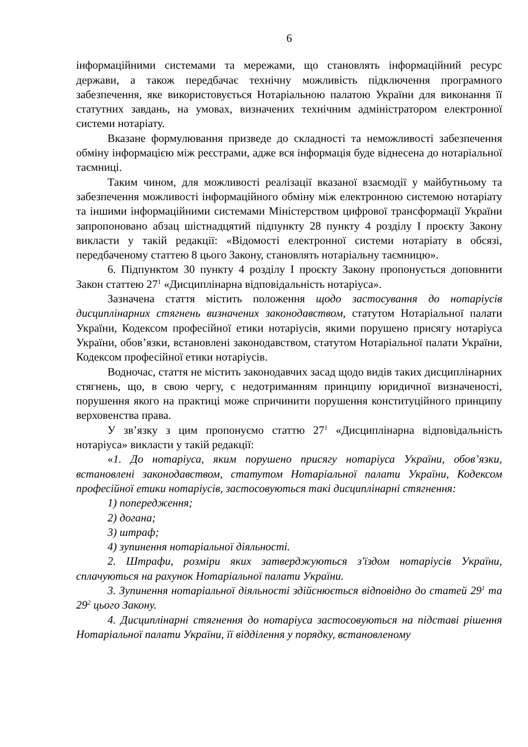6
інформаційними системами та мережами, що становлять інформаційний ресурс держави, а також передбачає технічну можливість підключення програмного забезпечення, яке використовується Нотаріальною палатою України для виконання її статутних завдань, на умовах, визначених технічним адміністратором електронної системи нотаріату.
Вказане формулювання призведе до складності та неможливості забезпечення обміну інформацією між реєстрами, адже вся інформація буде віднесена до нотаріальної таємниці.
Таким чином, для можливості реалізації вказаної взаємодії у майбутньому та забезпечення можливості інформаційного обміну між електронною системою нотаріату та іншими інформаційними системами Міністерством цифрової трансформації України запропоновано абзац шістнадцятий підпункту 28 пункту 4 розділу I проєкту Закону викласти у такій редакції: «Відомості електронної системи нотаріату в обсязі, передбаченому статтею 8 цього Закону, становлять нотаріальну таємницю».
6. Підпунктом 30 пункту 4 розділу I проєкту Закону пропонується доповнити Закон статтею 27<sup>1</sup> «Дисциплінарна відповідальність нотаріуса».
Зазначена стаття містить положення щодо застосування до нотаріусів дисциплінарних стягнень визначених законодавством, статутом Нотаріальної палати України, Кодексом професійної етики нотаріусів, якими порушено присягу нотаріуса України, обов’язки, встановлені законодавством, статутом Нотаріальної палати України, Кодексом професійної етики нотаріусів.
Водночас, стаття не містить законодавчих засад щодо видів таких дисциплінарних стягнень, що, в свою чергу, є недотриманням принципу юридичної визначеності, порушення якого на практиці може спричинити порушення конституційного принципу верховенства права.
У зв’язку з цим пропонуємо статтю 27<sup>1</sup> «Дисциплінарна відповідальність нотаріуса» викласти у такій редакції:
«1. До нотаріуса, яким порушено присягу нотаріуса України, обов’язки, встановлені законодавством, статутом Нотаріальної палати України, Кодексом професійної етики нотаріусів, застосовуються такі дисциплінарні стягнення:
1) попередження;
2) догана;
3) штраф;
4) зупинення нотаріальної діяльності.
2. Штрафи, розміри яких затверджуються з'їздом нотаріусів України, сплачуються на рахунок Нотаріальної палати України.
3. Зупинення нотаріальної діяльності здійснюється відповідно до статей 29<sup>1</sup> та 29<sup>2</sup> цього Закону.
4. Дисциплінарні стягнення до нотаріуса застосовуються на підставі рішення Нотаріальної палати України, її відділення у порядку, встановленому